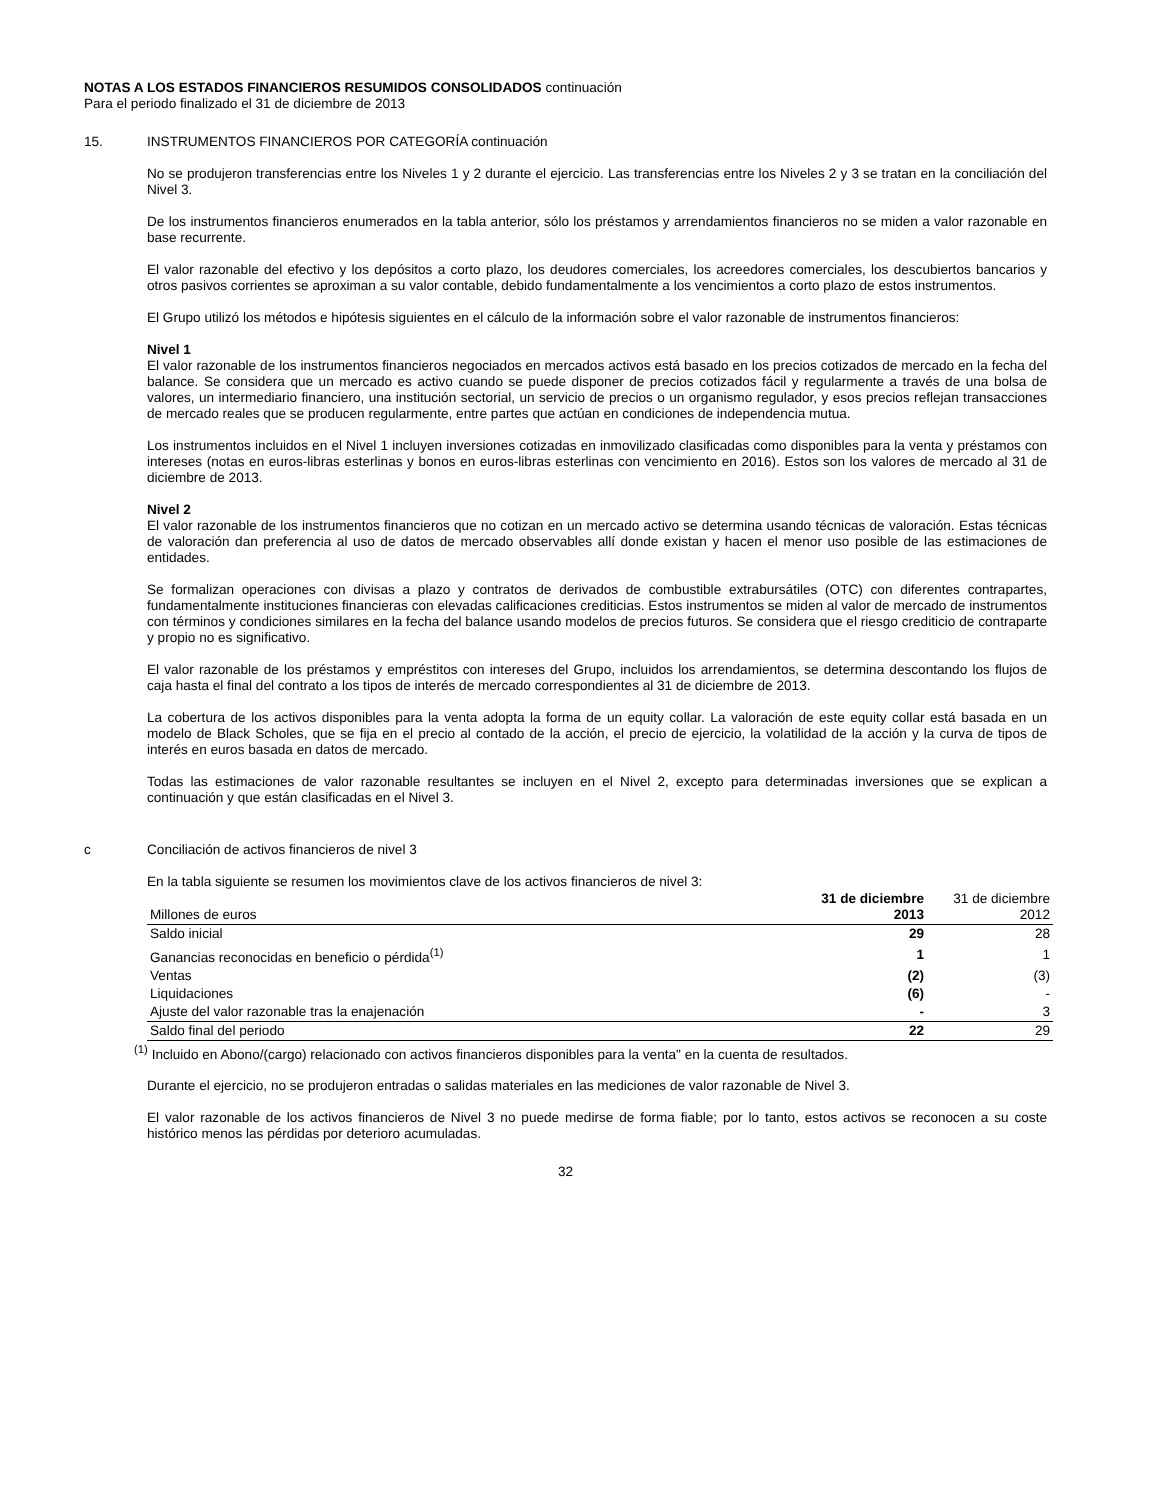NOTAS A LOS ESTADOS FINANCIEROS RESUMIDOS CONSOLIDADOS continuación
Para el periodo finalizado el 31 de diciembre de 2013
15. INSTRUMENTOS FINANCIEROS POR CATEGORÍA continuación
No se produjeron transferencias entre los Niveles 1 y 2 durante el ejercicio. Las transferencias entre los Niveles 2 y 3 se tratan en la conciliación del Nivel 3.
De los instrumentos financieros enumerados en la tabla anterior, sólo los préstamos y arrendamientos financieros no se miden a valor razonable en base recurrente.
El valor razonable del efectivo y los depósitos a corto plazo, los deudores comerciales, los acreedores comerciales, los descubiertos bancarios y otros pasivos corrientes se aproximan a su valor contable, debido fundamentalmente a los vencimientos a corto plazo de estos instrumentos.
El Grupo utilizó los métodos e hipótesis siguientes en el cálculo de la información sobre el valor razonable de instrumentos financieros:
Nivel 1
El valor razonable de los instrumentos financieros negociados en mercados activos está basado en los precios cotizados de mercado en la fecha del balance. Se considera que un mercado es activo cuando se puede disponer de precios cotizados fácil y regularmente a través de una bolsa de valores, un intermediario financiero, una institución sectorial, un servicio de precios o un organismo regulador, y esos precios reflejan transacciones de mercado reales que se producen regularmente, entre partes que actúan en condiciones de independencia mutua.
Los instrumentos incluidos en el Nivel 1 incluyen inversiones cotizadas en inmovilizado clasificadas como disponibles para la venta y préstamos con intereses (notas en euros-libras esterlinas y bonos en euros-libras esterlinas con vencimiento en 2016). Estos son los valores de mercado al 31 de diciembre de 2013.
Nivel 2
El valor razonable de los instrumentos financieros que no cotizan en un mercado activo se determina usando técnicas de valoración. Estas técnicas de valoración dan preferencia al uso de datos de mercado observables allí donde existan y hacen el menor uso posible de las estimaciones de entidades.
Se formalizan operaciones con divisas a plazo y contratos de derivados de combustible extrabursátiles (OTC) con diferentes contrapartes, fundamentalmente instituciones financieras con elevadas calificaciones crediticias. Estos instrumentos se miden al valor de mercado de instrumentos con términos y condiciones similares en la fecha del balance usando modelos de precios futuros. Se considera que el riesgo crediticio de contraparte y propio no es significativo.
El valor razonable de los préstamos y empréstitos con intereses del Grupo, incluidos los arrendamientos, se determina descontando los flujos de caja hasta el final del contrato a los tipos de interés de mercado correspondientes al 31 de diciembre de 2013.
La cobertura de los activos disponibles para la venta adopta la forma de un equity collar. La valoración de este equity collar está basada en un modelo de Black Scholes, que se fija en el precio al contado de la acción, el precio de ejercicio, la volatilidad de la acción y la curva de tipos de interés en euros basada en datos de mercado.
Todas las estimaciones de valor razonable resultantes se incluyen en el Nivel 2, excepto para determinadas inversiones que se explican a continuación y que están clasificadas en el Nivel 3.
c Conciliación de activos financieros de nivel 3
En la tabla siguiente se resumen los movimientos clave de los activos financieros de nivel 3:
| Millones de euros | 31 de diciembre 2013 | 31 de diciembre 2012 |
| --- | --- | --- |
| Saldo inicial | 29 | 28 |
| Ganancias reconocidas en beneficio o pérdida<sup>(1)</sup> | 1 | 1 |
| Ventas | (2) | (3) |
| Liquidaciones | (6) | - |
| Ajuste del valor razonable tras la enajenación | - | 3 |
| Saldo final del periodo | 22 | 29 |
<sup>(1)</sup> Incluido en Abono/(cargo) relacionado con activos financieros disponibles para la venta" en la cuenta de resultados.
Durante el ejercicio, no se produjeron entradas o salidas materiales en las mediciones de valor razonable de Nivel 3.
El valor razonable de los activos financieros de Nivel 3 no puede medirse de forma fiable; por lo tanto, estos activos se reconocen a su coste histórico menos las pérdidas por deterioro acumuladas.
32